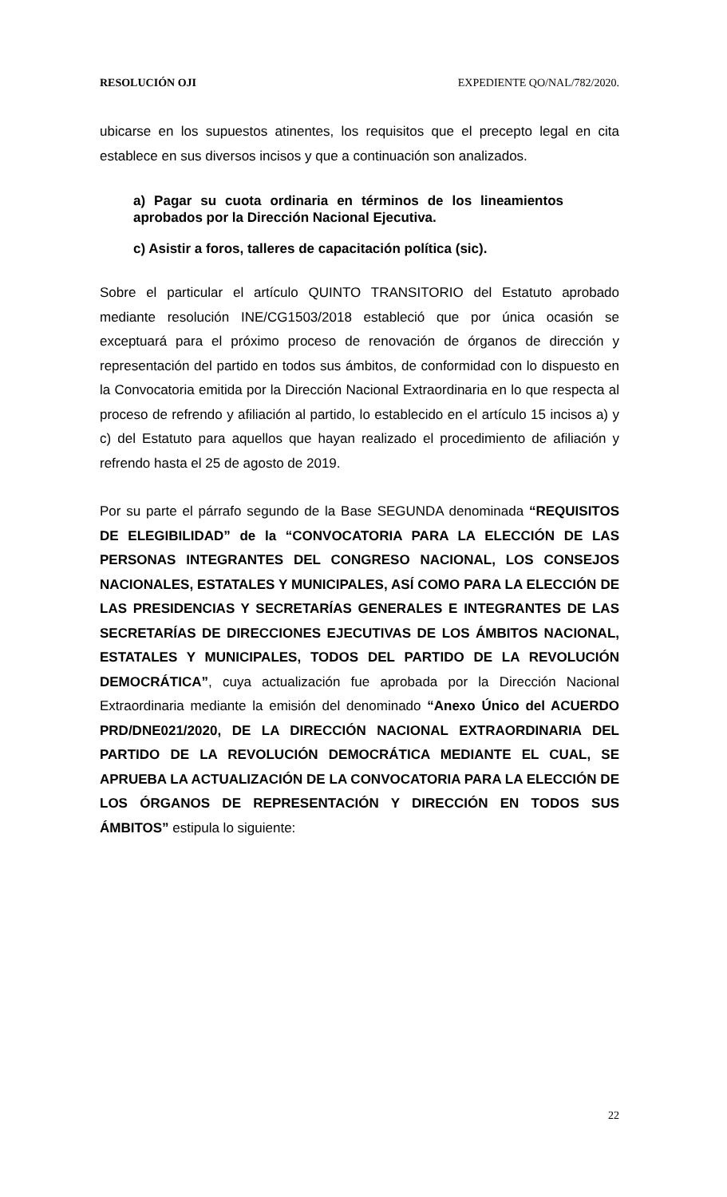RESOLUCIÓN OJI EXPEDIENTE QO/NAL/782/2020.
ubicarse en los supuestos atinentes, los requisitos que el precepto legal en cita establece en sus diversos incisos y que a continuación son analizados.
a) Pagar su cuota ordinaria en términos de los lineamientos aprobados por la Dirección Nacional Ejecutiva.
c) Asistir a foros, talleres de capacitación política (sic).
Sobre el particular el artículo QUINTO TRANSITORIO del Estatuto aprobado mediante resolución INE/CG1503/2018 estableció que por única ocasión se exceptuará para el próximo proceso de renovación de órganos de dirección y representación del partido en todos sus ámbitos, de conformidad con lo dispuesto en la Convocatoria emitida por la Dirección Nacional Extraordinaria en lo que respecta al proceso de refrendo y afiliación al partido, lo establecido en el artículo 15 incisos a) y c) del Estatuto para aquellos que hayan realizado el procedimiento de afiliación y refrendo hasta el 25 de agosto de 2019.
Por su parte el párrafo segundo de la Base SEGUNDA denominada “REQUISITOS DE ELEGIBILIDAD” de la “CONVOCATORIA PARA LA ELECCIÓN DE LAS PERSONAS INTEGRANTES DEL CONGRESO NACIONAL, LOS CONSEJOS NACIONALES, ESTATALES Y MUNICIPALES, ASÍ COMO PARA LA ELECCIÓN DE LAS PRESIDENCIAS Y SECRETARÍAS GENERALES E INTEGRANTES DE LAS SECRETARÍAS DE DIRECCIONES EJECUTIVAS DE LOS ÁMBITOS NACIONAL, ESTATALES Y MUNICIPALES, TODOS DEL PARTIDO DE LA REVOLUCIÓN DEMOCRÁTICA”, cuya actualización fue aprobada por la Dirección Nacional Extraordinaria mediante la emisión del denominado “Anexo Único del ACUERDO PRD/DNE021/2020, DE LA DIRECCIÓN NACIONAL EXTRAORDINARIA DEL PARTIDO DE LA REVOLUCIÓN DEMOCRÁTICA MEDIANTE EL CUAL, SE APRUEBA LA ACTUALIZACIÓN DE LA CONVOCATORIA PARA LA ELECCIÓN DE LOS ÓRGANOS DE REPRESENTACIÓN Y DIRECCIÓN EN TODOS SUS ÁMBITOS” estipula lo siguiente:
22